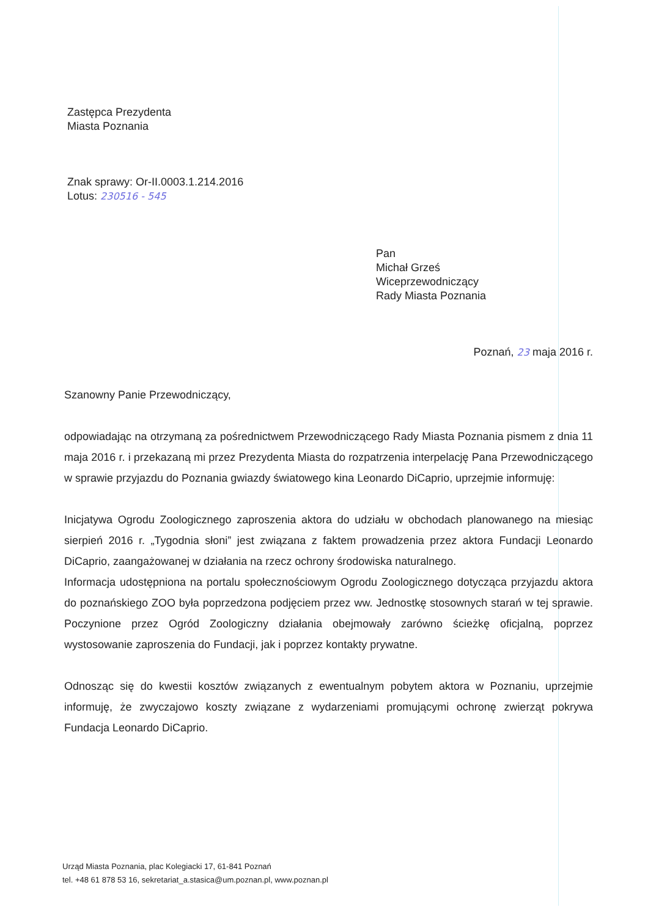Zastępca Prezydenta
Miasta Poznania
Znak sprawy: Or-II.0003.1.214.2016
Lotus: 230516 - 545
Pan
Michał Grześ
Wiceprzewodniczący
Rady Miasta Poznania
Poznań, 23 maja 2016 r.
Szanowny Panie Przewodniczący,
odpowiadając na otrzymaną za pośrednictwem Przewodniczącego Rady Miasta Poznania pismem z dnia 11 maja 2016 r. i przekazaną mi przez Prezydenta Miasta do rozpatrzenia interpelację Pana Przewodniczącego w sprawie przyjazdu do Poznania gwiazdy światowego kina Leonardo DiCaprio, uprzejmie informuję:
Inicjatywa Ogrodu Zoologicznego zaproszenia aktora do udziału w obchodach planowanego na miesiąc sierpień 2016 r. „Tygodnia słoni” jest związana z faktem prowadzenia przez aktora Fundacji Leonardo DiCaprio, zaangażowanej w działania na rzecz ochrony środowiska naturalnego.
Informacja udostępniona na portalu społecznościowym Ogrodu Zoologicznego dotycząca przyjazdu aktora do poznańskiego ZOO była poprzedzona podjęciem przez ww. Jednostkę stosownych starań w tej sprawie. Poczynione przez Ogród Zoologiczny działania obejmowały zarówno ścieżkę oficjalną, poprzez wystosowanie zaproszenia do Fundacji, jak i poprzez kontakty prywatne.
Odnosząc się do kwestii kosztów związanych z ewentualnym pobytem aktora w Poznaniu, uprzejmie informuję, że zwyczajowo koszty związane z wydarzeniami promującymi ochronę zwierząt pokrywa Fundacja Leonardo DiCaprio.
Urząd Miasta Poznania, plac Kolegiacki 17, 61-841 Poznań
tel. +48 61 878 53 16, sekretariat_a.stasica@um.poznan.pl, www.poznan.pl